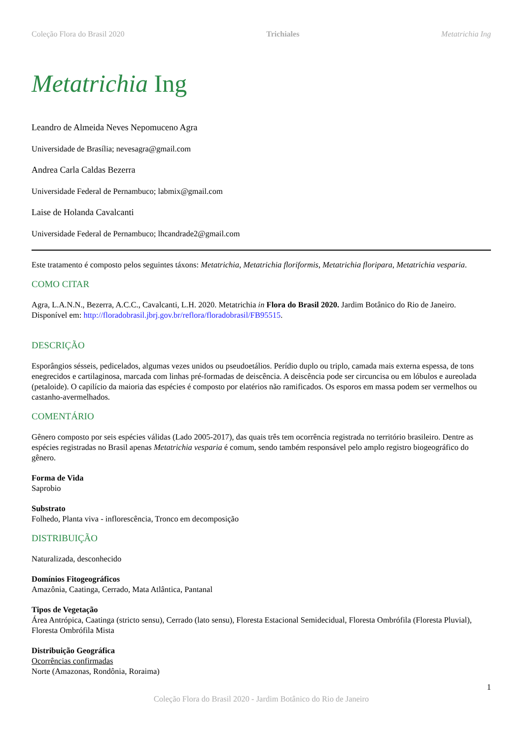Coleção Flora do Brasil 2020 Trichiales Metatrichia Ing
Metatrichia Ing
Leandro de Almeida Neves Nepomuceno Agra
Universidade de Brasília; nevesagra@gmail.com
Andrea Carla Caldas Bezerra
Universidade Federal de Pernambuco; labmix@gmail.com
Laise de Holanda Cavalcanti
Universidade Federal de Pernambuco; lhcandrade2@gmail.com
Este tratamento é composto pelos seguintes táxons: Metatrichia, Metatrichia floriformis, Metatrichia floripara, Metatrichia vesparia.
COMO CITAR
Agra, L.A.N.N., Bezerra, A.C.C., Cavalcanti, L.H. 2020. Metatrichia in Flora do Brasil 2020. Jardim Botânico do Rio de Janeiro. Disponível em: http://floradobrasil.jbrj.gov.br/reflora/floradobrasil/FB95515.
DESCRIÇÃO
Esporângios sésseis, pedicelados, algumas vezes unidos ou pseudoetálios. Perídio duplo ou triplo, camada mais externa espessa, de tons enegrecidos e cartilaginosa, marcada com linhas pré-formadas de deiscência. A deiscência pode ser circuncisa ou em lóbulos e aureolada (petaloide). O capilício da maioria das espécies é composto por elatérios não ramificados. Os esporos em massa podem ser vermelhos ou castanho-avermelhados.
COMENTÁRIO
Gênero composto por seis espécies válidas (Lado 2005-2017), das quais três tem ocorrência registrada no território brasileiro. Dentre as espécies registradas no Brasil apenas Metatrichia vesparia é comum, sendo também responsável pelo amplo registro biogeográfico do gênero.
Forma de Vida
Saprobio
Substrato
Folhedo, Planta viva - inflorescência, Tronco em decomposição
DISTRIBUIÇÃO
Naturalizada, desconhecido
Domínios Fitogeográficos
Amazônia, Caatinga, Cerrado, Mata Atlântica, Pantanal
Tipos de Vegetação
Área Antrópica, Caatinga (stricto sensu), Cerrado (lato sensu), Floresta Estacional Semidecidual, Floresta Ombrófila (Floresta Pluvial), Floresta Ombrófila Mista
Distribuição Geográfica
Ocorrências confirmadas
Norte (Amazonas, Rondônia, Roraima)
1
Coleção Flora do Brasil 2020 - Jardim Botânico do Rio de Janeiro